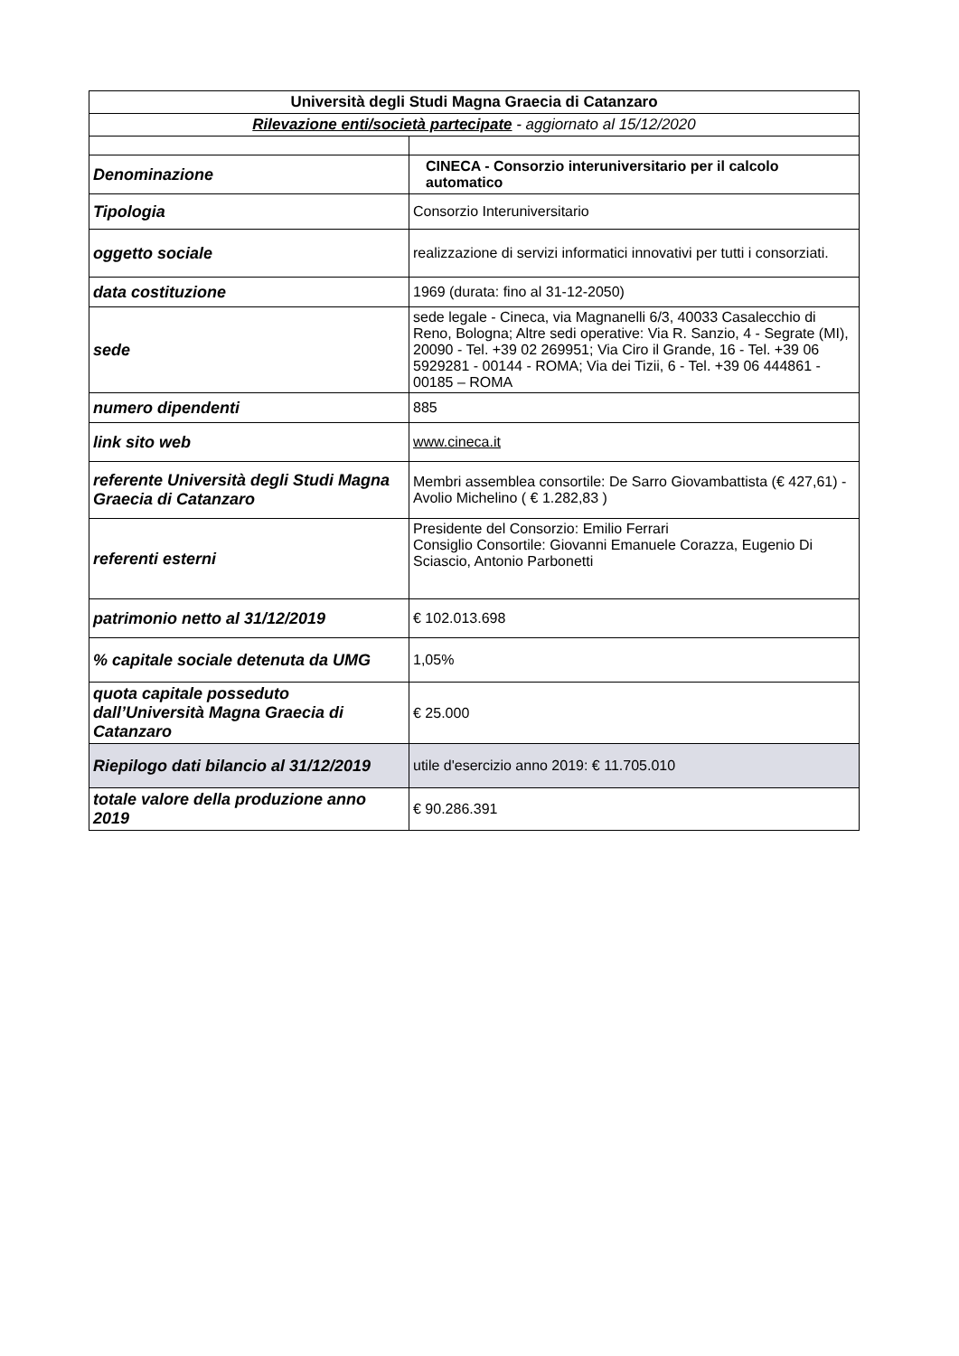| Università degli Studi Magna Graecia di Catanzaro | |
| Rilevazione enti/società partecipate - aggiornato al 15/12/2020 | |
| Denominazione | CINECA - Consorzio interuniversitario per il calcolo automatico |
| Tipologia | Consorzio Interuniversitario |
| oggetto sociale | realizzazione di servizi informatici innovativi per tutti i consorziati. |
| data costituzione | 1969 (durata: fino al 31-12-2050) |
| sede | sede legale - Cineca, via Magnanelli 6/3, 40033 Casalecchio di Reno, Bologna; Altre sedi operative: Via R. Sanzio, 4 - Segrate (MI), 20090 - Tel. +39 02 269951; Via Ciro il Grande, 16 - Tel. +39 06 5929281 - 00144 - ROMA; Via dei Tizii, 6 - Tel. +39 06 444861 - 00185 – ROMA |
| numero dipendenti | 885 |
| link sito web | www.cineca.it |
| referente Università degli Studi Magna Graecia di Catanzaro | Membri assemblea consortile: De Sarro Giovambattista (€ 427,61) - Avolio Michelino ( € 1.282,83 ) |
| referenti esterni | Presidente del Consorzio: Emilio Ferrari Consiglio Consortile: Giovanni Emanuele Corazza, Eugenio Di Sciascio, Antonio Parbonetti |
| patrimonio netto al 31/12/2019 | € 102.013.698 |
| % capitale sociale detenuta da UMG | 1,05% |
| quota capitale posseduto dall’Università Magna Graecia di Catanzaro | € 25.000 |
| Riepilogo dati bilancio al 31/12/2019 | utile d'esercizio anno 2019: € 11.705.010 |
| totale valore della produzione anno 2019 | € 90.286.391 |